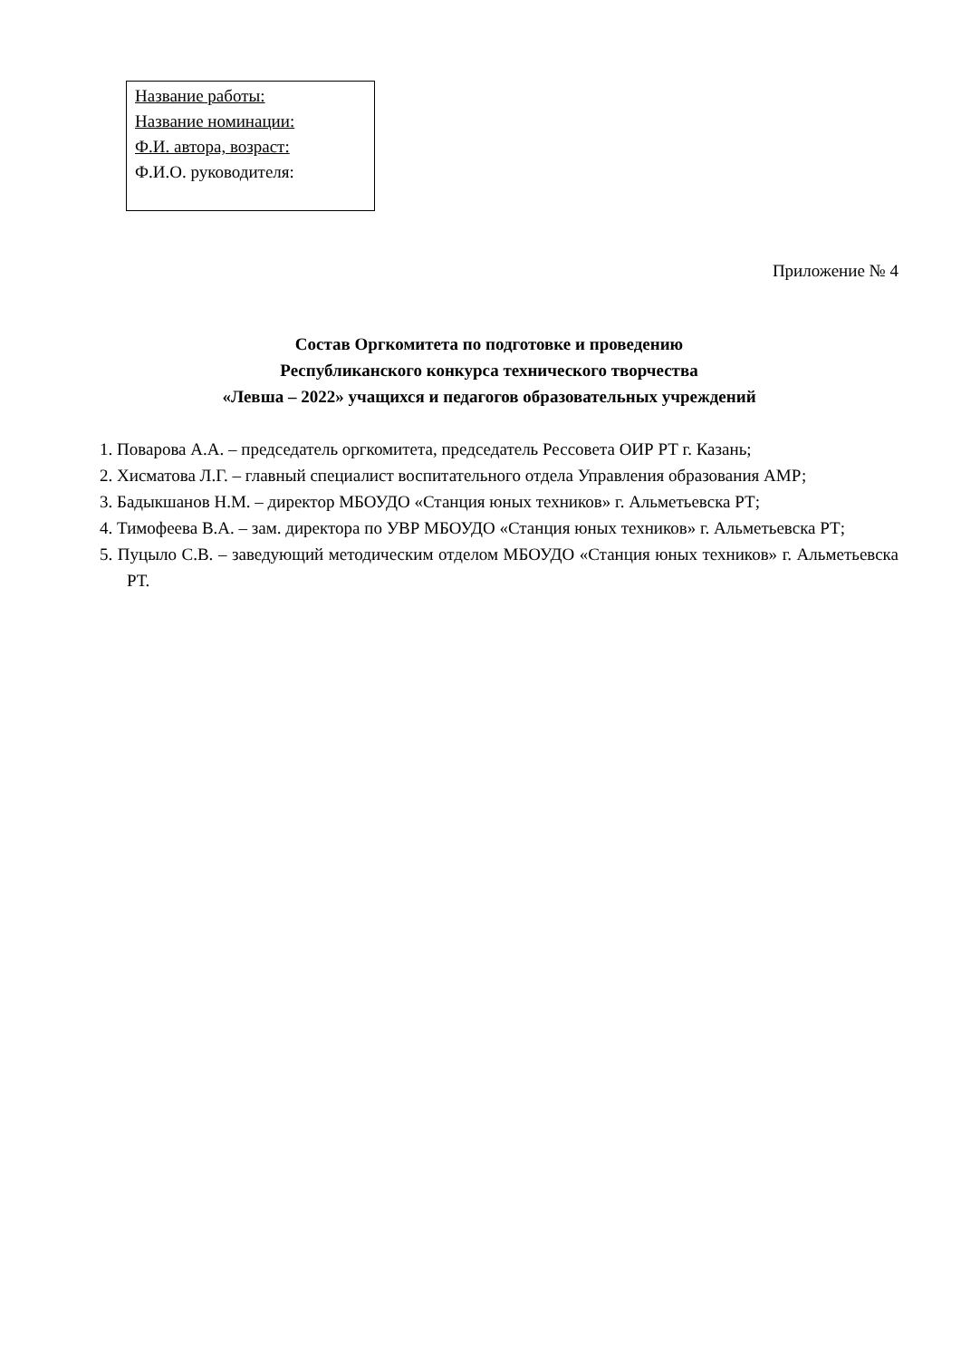Название работы:
Название номинации:
Ф.И. автора, возраст:
Ф.И.О. руководителя:
Приложение № 4
Состав Оргкомитета по подготовке и проведению
Республиканского конкурса технического творчества
«Левша – 2022» учащихся и педагогов образовательных учреждений
1. Поварова А.А. – председатель оргкомитета, председатель Рессовета ОИР РТ г. Казань;
2. Хисматова Л.Г. – главный специалист воспитательного отдела Управления образования АМР;
3. Бадыкшанов Н.М. – директор МБОУДО «Станция юных техников» г. Альметьевска РТ;
4. Тимофеева В.А. – зам. директора по УВР МБОУДО «Станция юных техников» г. Альметьевска РТ;
5. Пуцыло С.В. – заведующий методическим отделом МБОУДО «Станция юных техников» г. Альметьевска РТ.